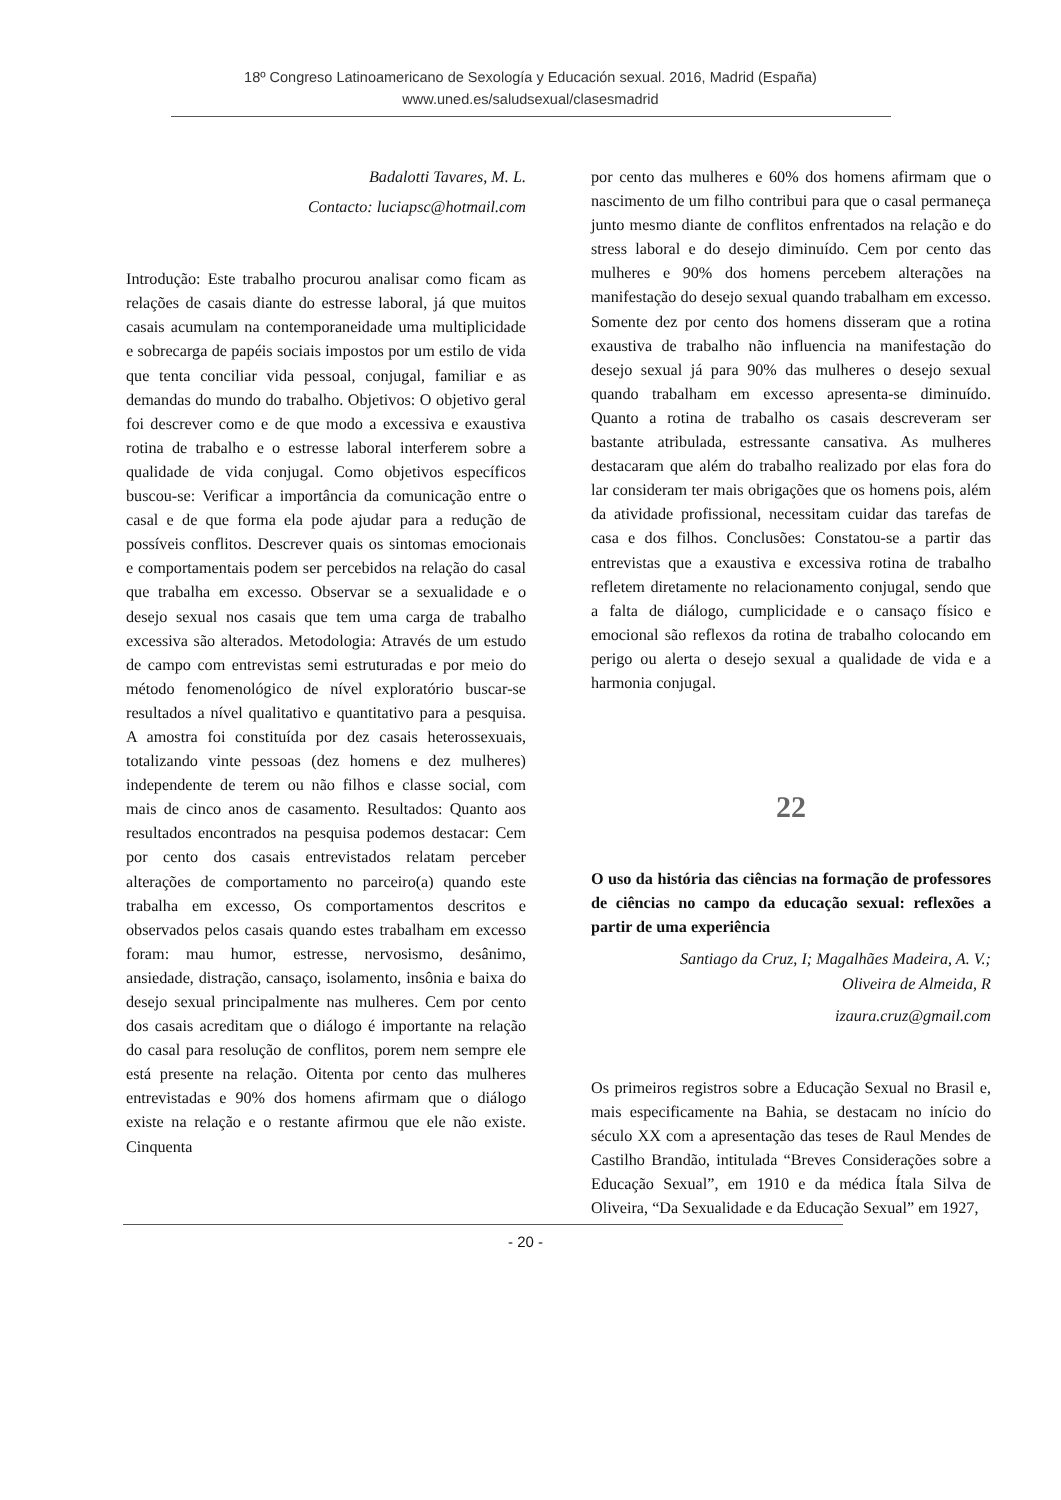18º Congreso Latinoamericano de Sexología y Educación sexual. 2016, Madrid (España)
www.uned.es/saludsexual/clasesmadrid
Badalotti Tavares, M. L.
Contacto: luciapsc@hotmail.com
Introdução: Este trabalho procurou analisar como ficam as relações de casais diante do estresse laboral, já que muitos casais acumulam na contemporaneidade uma multiplicidade e sobrecarga de papéis sociais impostos por um estilo de vida que tenta conciliar vida pessoal, conjugal, familiar e as demandas do mundo do trabalho. Objetivos: O objetivo geral foi descrever como e de que modo a excessiva e exaustiva rotina de trabalho e o estresse laboral interferem sobre a qualidade de vida conjugal. Como objetivos específicos buscou-se: Verificar a importância da comunicação entre o casal e de que forma ela pode ajudar para a redução de possíveis conflitos. Descrever quais os sintomas emocionais e comportamentais podem ser percebidos na relação do casal que trabalha em excesso. Observar se a sexualidade e o desejo sexual nos casais que tem uma carga de trabalho excessiva são alterados. Metodologia: Através de um estudo de campo com entrevistas semi estruturadas e por meio do método fenomenológico de nível exploratório buscar-se resultados a nível qualitativo e quantitativo para a pesquisa. A amostra foi constituída por dez casais heterossexuais, totalizando vinte pessoas (dez homens e dez mulheres) independente de terem ou não filhos e classe social, com mais de cinco anos de casamento. Resultados: Quanto aos resultados encontrados na pesquisa podemos destacar: Cem por cento dos casais entrevistados relatam perceber alterações de comportamento no parceiro(a) quando este trabalha em excesso, Os comportamentos descritos e observados pelos casais quando estes trabalham em excesso foram: mau humor, estresse, nervosismo, desânimo, ansiedade, distração, cansaço, isolamento, insônia e baixa do desejo sexual principalmente nas mulheres. Cem por cento dos casais acreditam que o diálogo é importante na relação do casal para resolução de conflitos, porem nem sempre ele está presente na relação. Oitenta por cento das mulheres entrevistadas e 90% dos homens afirmam que o diálogo existe na relação e o restante afirmou que ele não existe. Cinquenta
por cento das mulheres e 60% dos homens afirmam que o nascimento de um filho contribui para que o casal permaneça junto mesmo diante de conflitos enfrentados na relação e do stress laboral e do desejo diminuído. Cem por cento das mulheres e 90% dos homens percebem alterações na manifestação do desejo sexual quando trabalham em excesso. Somente dez por cento dos homens disseram que a rotina exaustiva de trabalho não influencia na manifestação do desejo sexual já para 90% das mulheres o desejo sexual quando trabalham em excesso apresenta-se diminuído. Quanto a rotina de trabalho os casais descreveram ser bastante atribulada, estressante cansativa. As mulheres destacaram que além do trabalho realizado por elas fora do lar consideram ter mais obrigações que os homens pois, além da atividade profissional, necessitam cuidar das tarefas de casa e dos filhos. Conclusões: Constatou-se a partir das entrevistas que a exaustiva e excessiva rotina de trabalho refletem diretamente no relacionamento conjugal, sendo que a falta de diálogo, cumplicidade e o cansaço físico e emocional são reflexos da rotina de trabalho colocando em perigo ou alerta o desejo sexual a qualidade de vida e a harmonia conjugal.
22
O uso da história das ciências na formação de professores de ciências no campo da educação sexual: reflexões a partir de uma experiência
Santiago da Cruz, I; Magalhães Madeira, A. V.;
Oliveira de Almeida, R
izaura.cruz@gmail.com
Os primeiros registros sobre a Educação Sexual no Brasil e, mais especificamente na Bahia, se destacam no início do século XX com a apresentação das teses de Raul Mendes de Castilho Brandão, intitulada “Breves Considerações sobre a Educação Sexual”, em 1910 e da médica Ítala Silva de Oliveira, “Da Sexualidade e da Educação Sexual” em 1927,
- 20 -